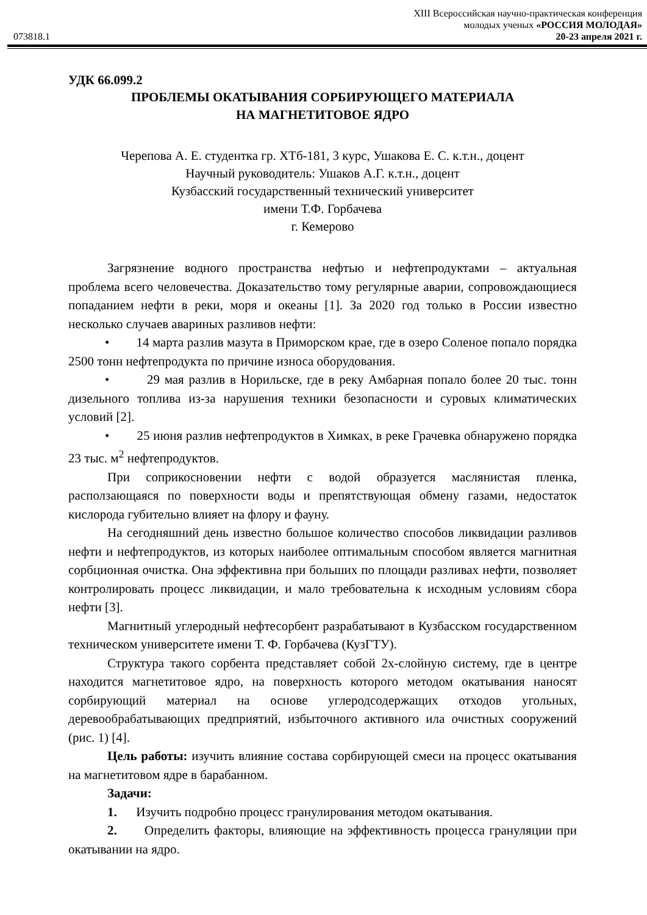XIII Всероссийская научно-практическая конференция
молодых ученых «РОССИЯ МОЛОДАЯ»
073818.1 20-23 апреля 2021 г.
УДК 66.099.2
ПРОБЛЕМЫ ОКАТЫВАНИЯ СОРБИРУЮЩЕГО МАТЕРИАЛА
НА МАГНЕТИТОВОЕ ЯДРО
Черепова А. Е. студентка гр. ХТб-181, 3 курс, Ушакова Е. С. к.т.н., доцент
Научный руководитель: Ушаков А.Г. к.т.н., доцент
Кузбасский государственный технический университет
имени Т.Ф. Горбачева
г. Кемерово
Загрязнение водного пространства нефтью и нефтепродуктами – актуальная проблема всего человечества. Доказательство тому регулярные аварии, сопровождающиеся попаданием нефти в реки, моря и океаны [1]. За 2020 год только в России известно несколько случаев авариных разливов нефти:
• 14 марта разлив мазута в Приморском крае, где в озеро Соленое попало порядка 2500 тонн нефтепродукта по причине износа оборудования.
• 29 мая разлив в Норильске, где в реку Амбарная попало более 20 тыс. тонн дизельного топлива из-за нарушения техники безопасности и суровых климатических условий [2].
• 25 июня разлив нефтепродуктов в Химках, в реке Грачевка обнаружено порядка 23 тыс. м<sup>2</sup> нефтепродуктов.
При соприкосновении нефти с водой образуется маслянистая пленка, расползающаяся по поверхности воды и препятствующая обмену газами, недостаток кислорода губительно влияет на флору и фауну.
На сегодняшний день известно большое количество способов ликвидации разливов нефти и нефтепродуктов, из которых наиболее оптимальным способом является магнитная сорбционная очистка. Она эффективна при больших по площади разливах нефти, позволяет контролировать процесс ликвидации, и мало требовательна к исходным условиям сбора нефти [3].
Магнитный углеродный нефтесорбент разрабатывают в Кузбасском государственном техническом университете имени Т. Ф. Горбачева (КузГТУ).
Структура такого сорбента представляет собой 2х-слойную систему, где в центре находится магнетитовое ядро, на поверхность которого методом окатывания наносят сорбирующий материал на основе углеродсодержащих отходов угольных, деревообрабатывающих предприятий, избыточного активного ила очистных сооружений (рис. 1) [4].
Цель работы: изучить влияние состава сорбирующей смеси на процесс окатывания на магнетитовом ядре в барабанном.
Задачи:
1. Изучить подробно процесс гранулирования методом окатывания.
2. Определить факторы, влияющие на эффективность процесса грануляции при окатывании на ядро.